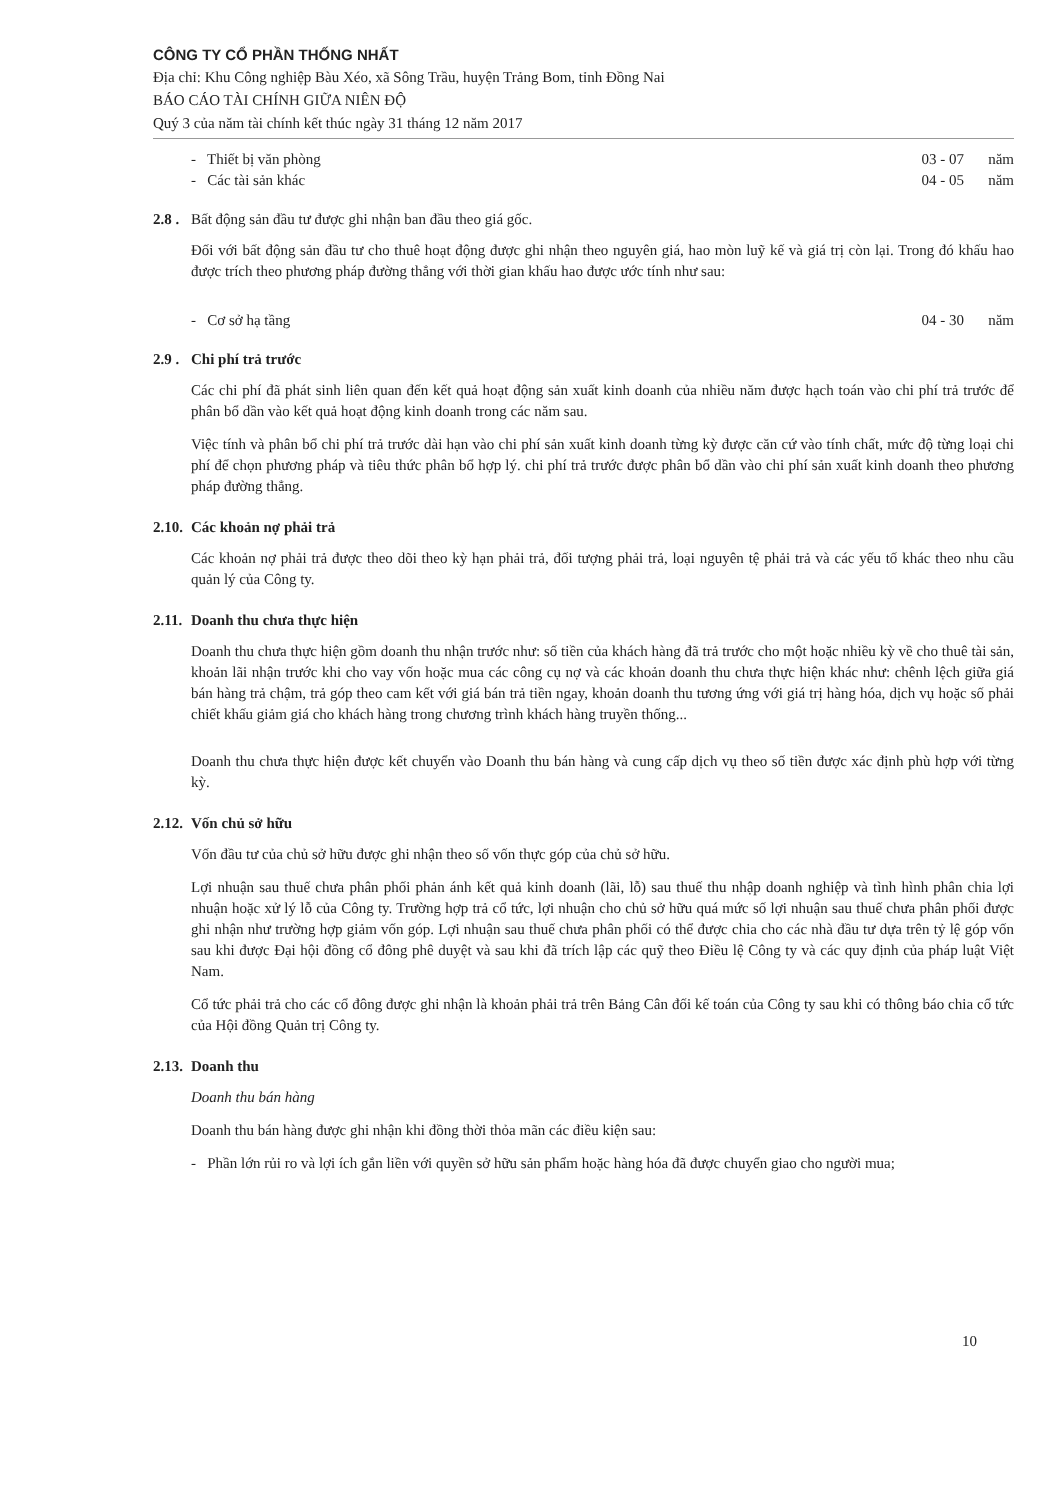CÔNG TY CỔ PHẦN THỐNG NHẤT
Địa chỉ: Khu Công nghiệp Bàu Xéo, xã Sông Trầu, huyện Trảng Bom, tỉnh Đồng Nai
BÁO CÁO TÀI CHÍNH GIỮA NIÊN ĐỘ
Quý 3 của năm tài chính kết thúc ngày 31 tháng 12 năm 2017
- Thiết bị văn phòng 03 - 07 năm
- Các tài sản khác 04 - 05 năm
2.8 . Bất động sản đầu tư được ghi nhận ban đầu theo giá gốc.
Đối với bất động sản đầu tư cho thuê hoạt động được ghi nhận theo nguyên giá, hao mòn luỹ kế và giá trị còn lại. Trong đó khấu hao được trích theo phương pháp đường thẳng với thời gian khấu hao được ước tính như sau:
- Cơ sở hạ tầng 04 - 30 năm
2.9 . Chi phí trả trước
Các chi phí đã phát sinh liên quan đến kết quả hoạt động sản xuất kinh doanh của nhiều năm được hạch toán vào chi phí trả trước để phân bổ dần vào kết quả hoạt động kinh doanh trong các năm sau.
Việc tính và phân bổ chi phí trả trước dài hạn vào chi phí sản xuất kinh doanh từng kỳ được căn cứ vào tính chất, mức độ từng loại chi phí để chọn phương pháp và tiêu thức phân bổ hợp lý. chi phí trả trước được phân bổ dần vào chi phí sản xuất kinh doanh theo phương pháp đường thẳng.
2.10. Các khoản nợ phải trả
Các khoản nợ phải trả được theo dõi theo kỳ hạn phải trả, đối tượng phải trả, loại nguyên tệ phải trả và các yếu tố khác theo nhu cầu quản lý của Công ty.
2.11. Doanh thu chưa thực hiện
Doanh thu chưa thực hiện gồm doanh thu nhận trước như: số tiền của khách hàng đã trả trước cho một hoặc nhiều kỳ về cho thuê tài sản, khoản lãi nhận trước khi cho vay vốn hoặc mua các công cụ nợ và các khoản doanh thu chưa thực hiện khác như: chênh lệch giữa giá bán hàng trả chậm, trả góp theo cam kết với giá bán trả tiền ngay, khoản doanh thu tương ứng với giá trị hàng hóa, dịch vụ hoặc số phải chiết khấu giảm giá cho khách hàng trong chương trình khách hàng truyền thống...
Doanh thu chưa thực hiện được kết chuyển vào Doanh thu bán hàng và cung cấp dịch vụ theo số tiền được xác định phù hợp với từng kỳ.
2.12. Vốn chủ sở hữu
Vốn đầu tư của chủ sở hữu được ghi nhận theo số vốn thực góp của chủ sở hữu.
Lợi nhuận sau thuế chưa phân phối phản ánh kết quả kinh doanh (lãi, lỗ) sau thuế thu nhập doanh nghiệp và tình hình phân chia lợi nhuận hoặc xử lý lỗ của Công ty. Trường hợp trả cổ tức, lợi nhuận cho chủ sở hữu quá mức số lợi nhuận sau thuế chưa phân phối được ghi nhận như trường hợp giảm vốn góp. Lợi nhuận sau thuế chưa phân phối có thể được chia cho các nhà đầu tư dựa trên tỷ lệ góp vốn sau khi được Đại hội đồng cổ đông phê duyệt và sau khi đã trích lập các quỹ theo Điều lệ Công ty và các quy định của pháp luật Việt Nam.
Cổ tức phải trả cho các cổ đông được ghi nhận là khoản phải trả trên Bảng Cân đối kế toán của Công ty sau khi có thông báo chia cổ tức của Hội đồng Quản trị Công ty.
2.13. Doanh thu
Doanh thu bán hàng
Doanh thu bán hàng được ghi nhận khi đồng thời thỏa mãn các điều kiện sau:
- Phần lớn rủi ro và lợi ích gắn liền với quyền sở hữu sản phẩm hoặc hàng hóa đã được chuyển giao cho người mua;
10